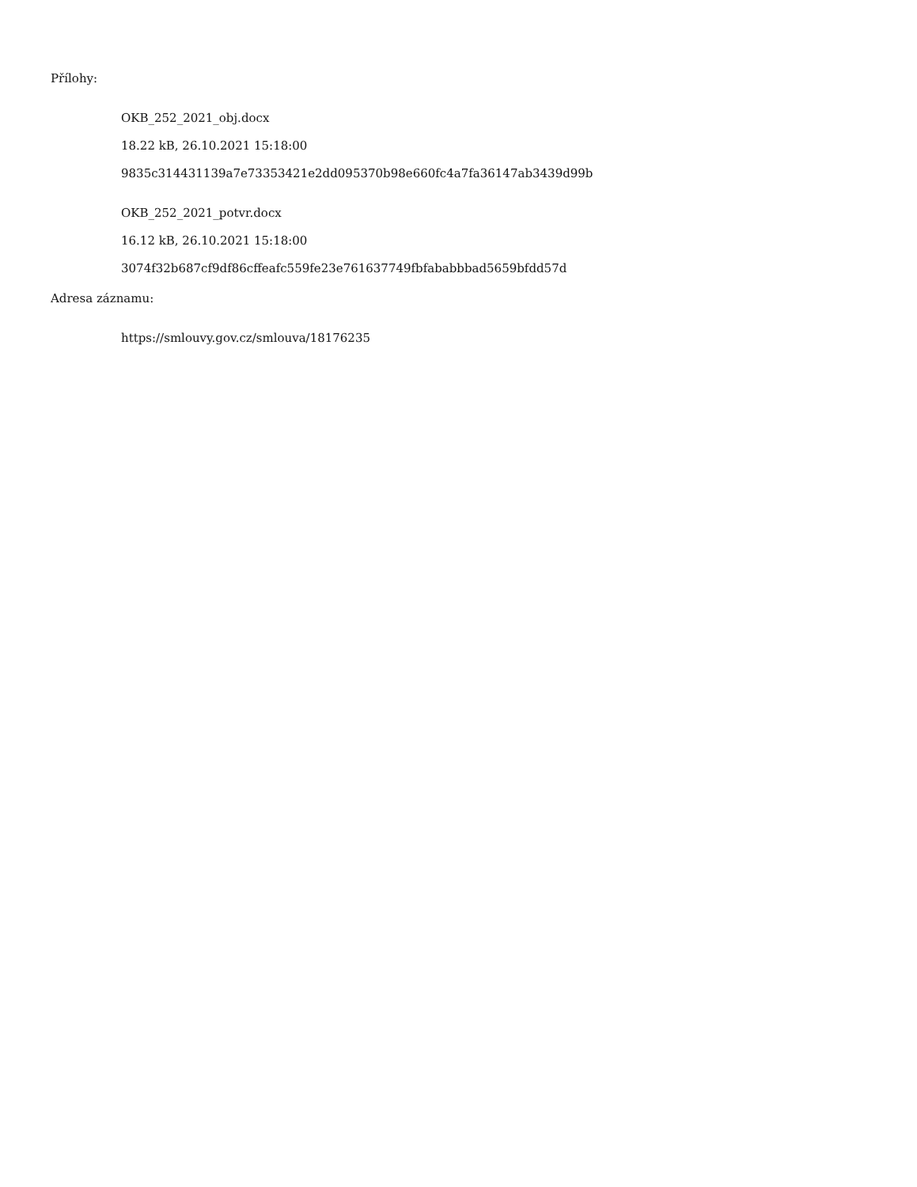Přílohy:
OKB_252_2021_obj.docx
18.22 kB, 26.10.2021 15:18:00
9835c314431139a7e73353421e2dd095370b98e660fc4a7fa36147ab3439d99b
OKB_252_2021_potvr.docx
16.12 kB, 26.10.2021 15:18:00
3074f32b687cf9df86cffeafc559fe23e761637749fbfababbbad5659bfdd57d
Adresa záznamu:
https://smlouvy.gov.cz/smlouva/18176235